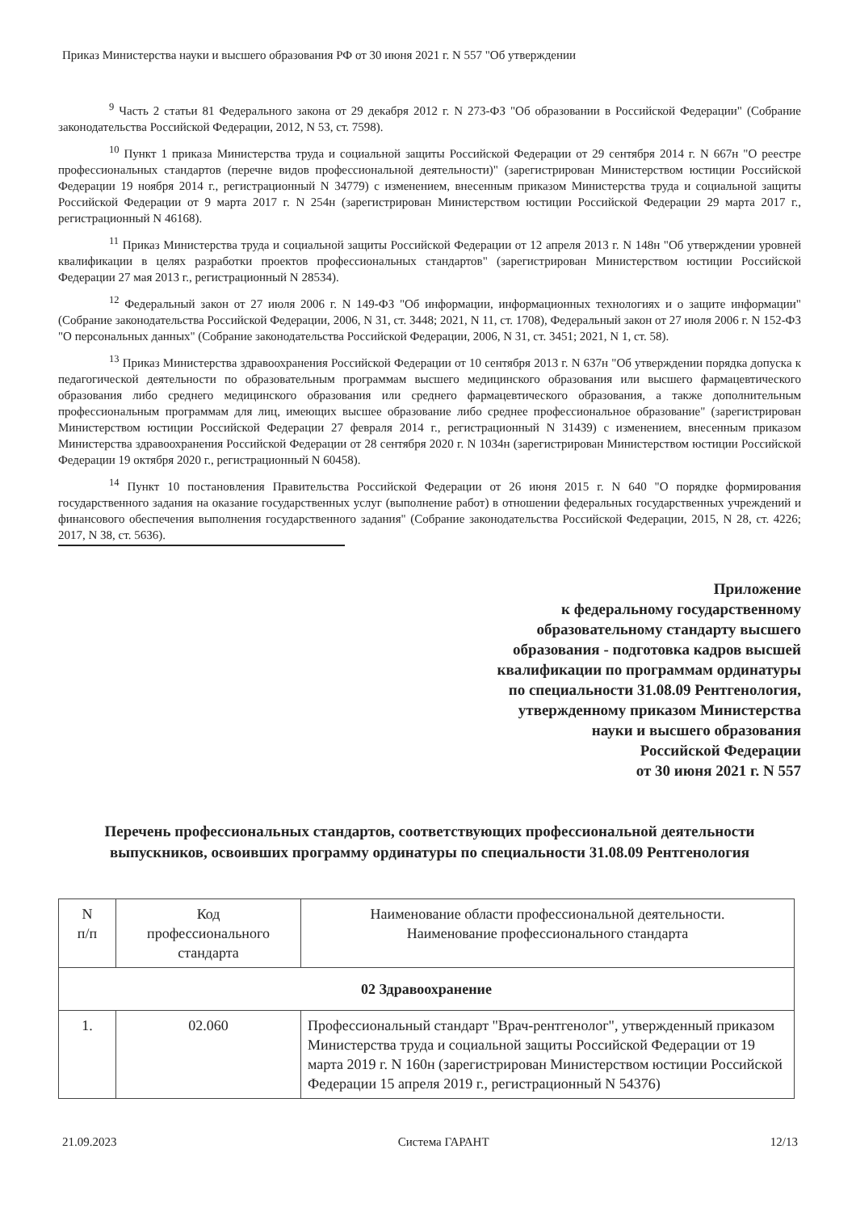Приказ Министерства науки и высшего образования РФ от 30 июня 2021 г. N 557 "Об утверждении
<sup>9</sup> Часть 2 статьи 81 Федерального закона от 29 декабря 2012 г. N 273-ФЗ "Об образовании в Российской Федерации" (Собрание законодательства Российской Федерации, 2012, N 53, ст. 7598).
<sup>10</sup> Пункт 1 приказа Министерства труда и социальной защиты Российской Федерации от 29 сентября 2014 г. N 667н "О реестре профессиональных стандартов (перечне видов профессиональной деятельности)" (зарегистрирован Министерством юстиции Российской Федерации 19 ноября 2014 г., регистрационный N 34779) с изменением, внесенным приказом Министерства труда и социальной защиты Российской Федерации от 9 марта 2017 г. N 254н (зарегистрирован Министерством юстиции Российской Федерации 29 марта 2017 г., регистрационный N 46168).
<sup>11</sup> Приказ Министерства труда и социальной защиты Российской Федерации от 12 апреля 2013 г. N 148н "Об утверждении уровней квалификации в целях разработки проектов профессиональных стандартов" (зарегистрирован Министерством юстиции Российской Федерации 27 мая 2013 г., регистрационный N 28534).
<sup>12</sup> Федеральный закон от 27 июля 2006 г. N 149-ФЗ "Об информации, информационных технологиях и о защите информации" (Собрание законодательства Российской Федерации, 2006, N 31, ст. 3448; 2021, N 11, ст. 1708), Федеральный закон от 27 июля 2006 г. N 152-ФЗ "О персональных данных" (Собрание законодательства Российской Федерации, 2006, N 31, ст. 3451; 2021, N 1, ст. 58).
<sup>13</sup> Приказ Министерства здравоохранения Российской Федерации от 10 сентября 2013 г. N 637н "Об утверждении порядка допуска к педагогической деятельности по образовательным программам высшего медицинского образования или высшего фармацевтического образования либо среднего медицинского образования или среднего фармацевтического образования, а также дополнительным профессиональным программам для лиц, имеющих высшее образование либо среднее профессиональное образование" (зарегистрирован Министерством юстиции Российской Федерации 27 февраля 2014 г., регистрационный N 31439) с изменением, внесенным приказом Министерства здравоохранения Российской Федерации от 28 сентября 2020 г. N 1034н (зарегистрирован Министерством юстиции Российской Федерации 19 октября 2020 г., регистрационный N 60458).
<sup>14</sup> Пункт 10 постановления Правительства Российской Федерации от 26 июня 2015 г. N 640 "О порядке формирования государственного задания на оказание государственных услуг (выполнение работ) в отношении федеральных государственных учреждений и финансового обеспечения выполнения государственного задания" (Собрание законодательства Российской Федерации, 2015, N 28, ст. 4226; 2017, N 38, ст. 5636).
Приложение
к федеральному государственному
образовательному стандарту высшего
образования - подготовка кадров высшей
квалификации по программам ординатуры
по специальности 31.08.09 Рентгенология,
утвержденному приказом Министерства
науки и высшего образования
Российской Федерации
от 30 июня 2021 г. N 557
Перечень профессиональных стандартов, соответствующих профессиональной деятельности выпускников, освоивших программу ординатуры по специальности 31.08.09 Рентгенология
| N п/п | Код профессионального стандарта | Наименование области профессиональной деятельности. Наименование профессионального стандарта |
| --- | --- | --- |
| 02 Здравоохранение | | |
| 1. | 02.060 | Профессиональный стандарт "Врач-рентгенолог", утвержденный приказом Министерства труда и социальной защиты Российской Федерации от 19 марта 2019 г. N 160н (зарегистрирован Министерством юстиции Российской Федерации 15 апреля 2019 г., регистрационный N 54376) |
21.09.2023 Система ГАРАНТ 12/13